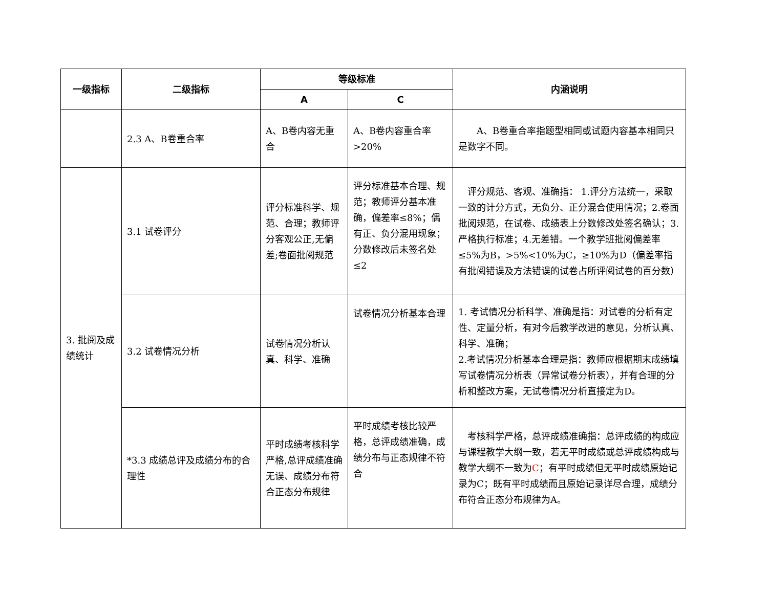| 一级指标 | 二级指标 | 等级标准 | | 内涵说明 |
| --- | --- | --- | --- | --- |
| | | A | C | |
| | 2.3 A、B卷重合率 | A、B卷内容无重合 | A、B卷内容重合率>20% | A、B卷重合率指题型相同或试题内容基本相同只是数字不同。 |
| 3. 批阅及成绩统计 | 3.1 试卷评分 | 评分标准科学、规范、合理；教师评分客观公正,无偏差;卷面批阅规范 | 评分标准基本合理、规范；教师评分基本准确，偏差率≤8%；偶有正、负分混用现象；分数修改后未签名处≤2 | 评分规范、客观、准确指： 1.评分方法统一，采取一致的计分方式，无负分、正分混合使用情况；2.卷面批阅规范，在试卷、成绩表上分数修改处签名确认；3.严格执行标准；4.无差错。一个教学班批阅偏差率≤5%为B，>5%<10%为C，≥10%为D（偏差率指有批阅错误及方法错误的试卷占所评阅试卷的百分数） |
| | 3.2 试卷情况分析 | 试卷情况分析认真、科学、准确 | 试卷情况分析基本合理 | 1. 考试情况分析科学、准确是指：对试卷的分析有定性、定量分析，有对今后教学改进的意见，分析认真、科学、准确； 2.考试情况分析基本合理是指：教师应根据期末成绩填写试卷情况分析表（异常试卷分析表），并有合理的分析和整改方案，无试卷情况分析直接定为D。 |
| | *3.3 成绩总评及成绩分布的合理性 | 平时成绩考核科学严格,总评成绩准确无误、成绩分布符合正态分布规律 | 平时成绩考核比较严格，总评成绩准确，成绩分布与正态规律不符合 | 考核科学严格，总评成绩准确指：总评成绩的构成应与课程教学大纲一致，若无平时成绩或总评成绩构成与教学大纲不一致为 C ；有平时成绩但无平时成绩原始记录为C；既有平时成绩而且原始记录详尽合理，成绩分布符合正态分布规律为A。 |